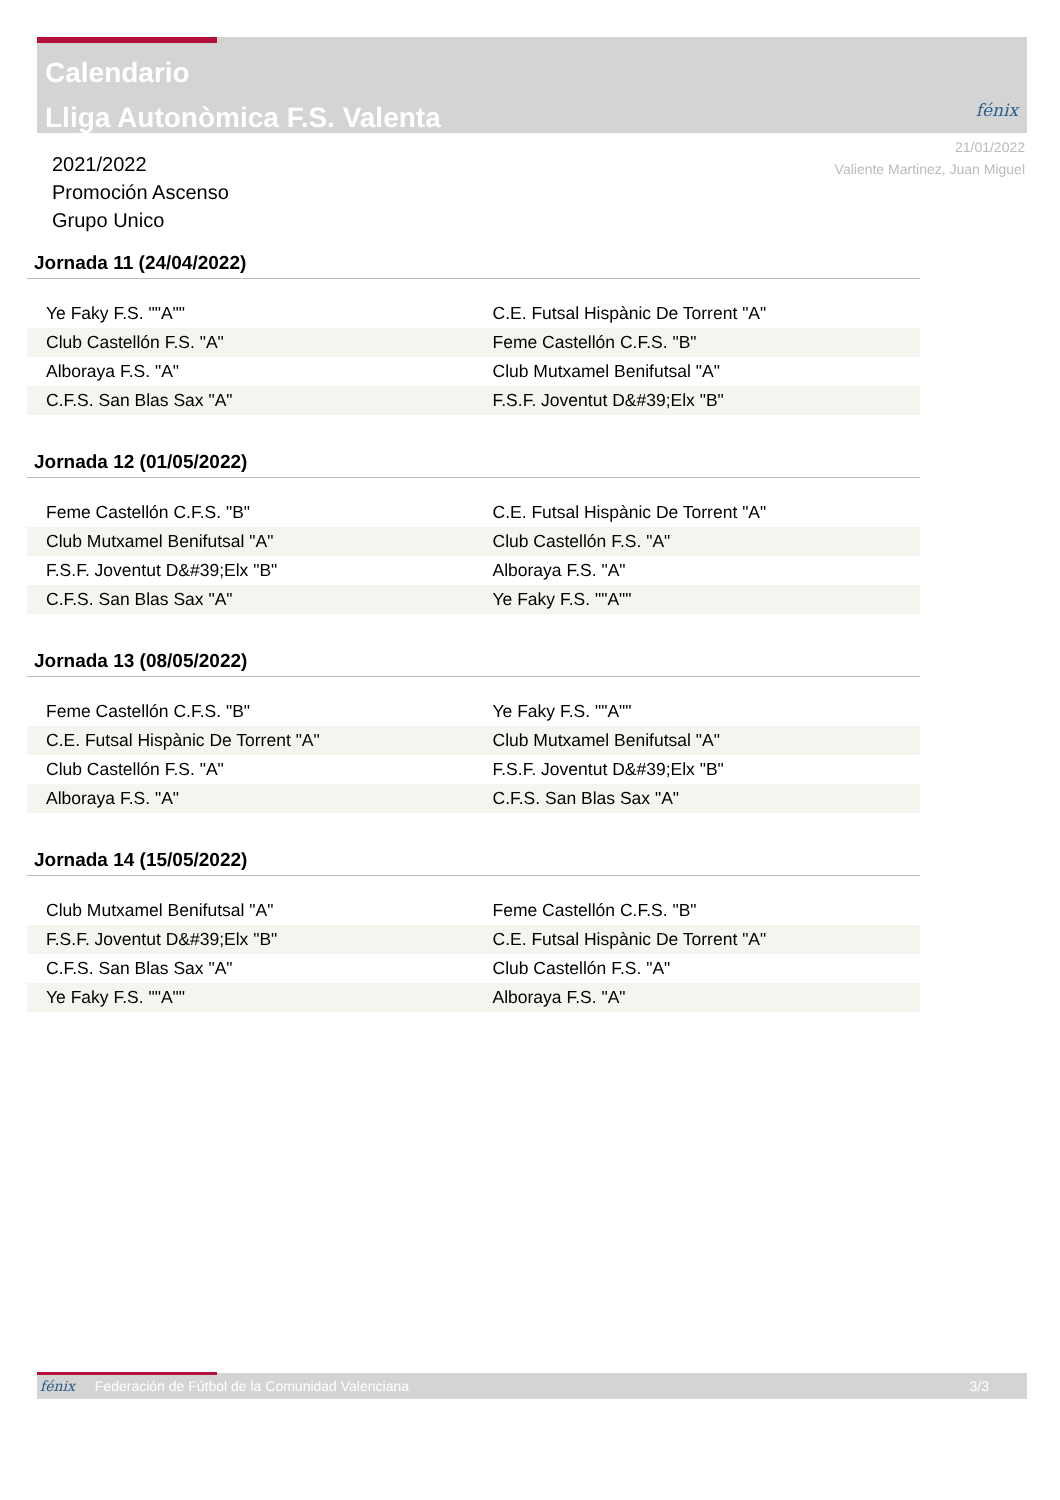Calendario
Lliga Autonòmica F.S. Valenta
fénix
21/01/2022
Valiente Martinez, Juan Miguel
2021/2022
Promoción Ascenso
Grupo Unico
Jornada 11 (24/04/2022)
| Ye Faky F.S. ""A"" | C.E. Futsal Hispànic De Torrent "A" |
| Club Castellón F.S. "A" | Feme Castellón C.F.S. "B" |
| Alboraya F.S. "A" | Club Mutxamel Benifutsal "A" |
| C.F.S. San Blas Sax "A" | F.S.F. Joventut D&#39;Elx "B" |
Jornada 12 (01/05/2022)
| Feme Castellón C.F.S. "B" | C.E. Futsal Hispànic De Torrent "A" |
| Club Mutxamel Benifutsal "A" | Club Castellón F.S. "A" |
| F.S.F. Joventut D&#39;Elx "B" | Alboraya F.S. "A" |
| C.F.S. San Blas Sax "A" | Ye Faky F.S. ""A"" |
Jornada 13 (08/05/2022)
| Feme Castellón C.F.S. "B" | Ye Faky F.S. ""A"" |
| C.E. Futsal Hispànic De Torrent "A" | Club Mutxamel Benifutsal "A" |
| Club Castellón F.S. "A" | F.S.F. Joventut D&#39;Elx "B" |
| Alboraya F.S. "A" | C.F.S. San Blas Sax "A" |
Jornada 14 (15/05/2022)
| Club Mutxamel Benifutsal "A" | Feme Castellón C.F.S. "B" |
| F.S.F. Joventut D&#39;Elx "B" | C.E. Futsal Hispànic De Torrent "A" |
| C.F.S. San Blas Sax "A" | Club Castellón F.S. "A" |
| Ye Faky F.S. ""A"" | Alboraya F.S. "A" |
fénix Federación de Fútbol de la Comunidad Valenciana 3/3